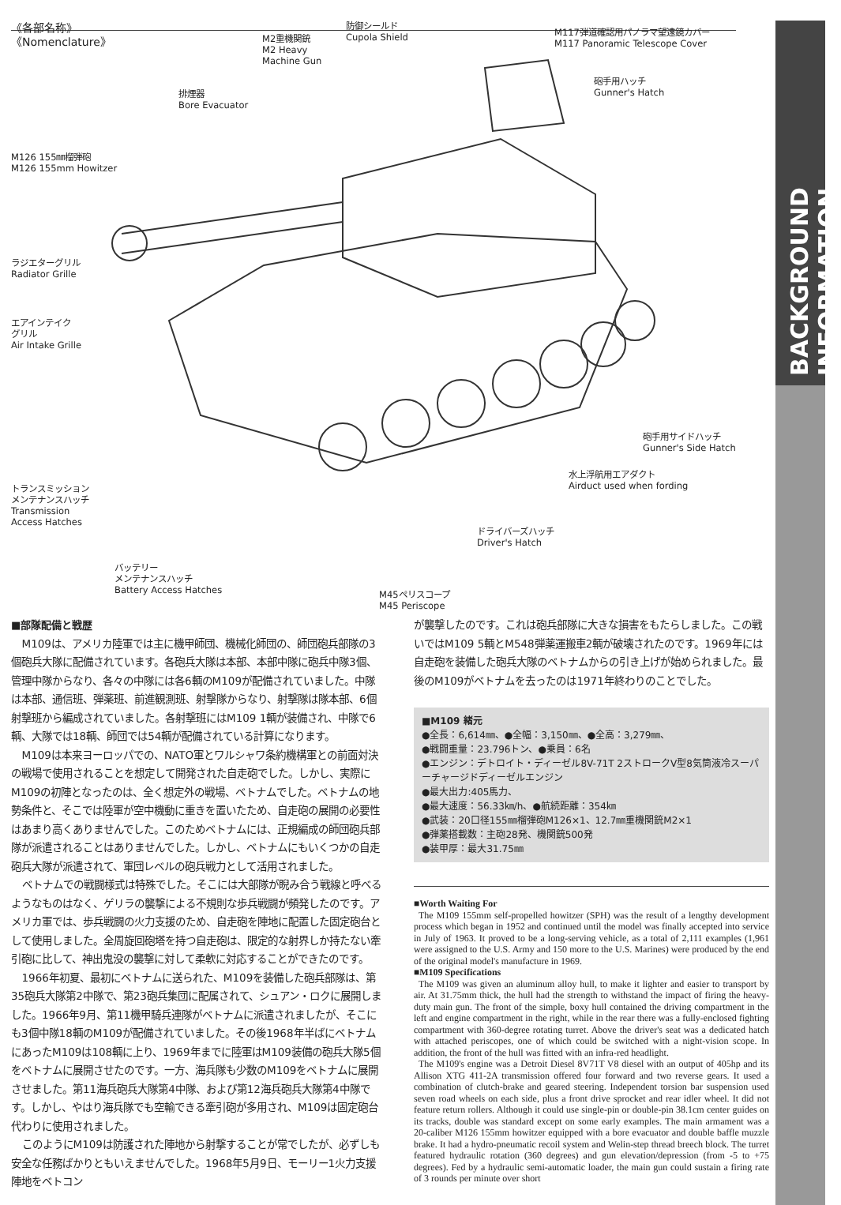BACKGROUND INFORMATION
《各部名称》
《Nomenclature》
M2重機関銃
M2 Heavy
Machine Gun
防御シールド
Cupola Shield
M117弾道確認用パノラマ望遠鏡カバー
M117 Panoramic Telescope Cover
排煙器
Bore Evacuator
砲手用ハッチ
Gunner's Hatch
M126 155㎜榴弾砲
M126 155mm Howitzer
ラジエターグリル
Radiator Grille
エアインテイク
グリル
Air Intake Grille
砲手用サイドハッチ
Gunner's Side Hatch
水上浮航用エアダクト
Airduct used when fording
トランスミッション
メンテナンスハッチ
Transmission
Access Hatches
ドライバーズハッチ
Driver's Hatch
バッテリー
メンテナンスハッチ
Battery Access Hatches
M45ペリスコープ
M45 Periscope
■部隊配備と戦歴
M109は、アメリカ陸軍では主に機甲師団、機械化師団の、師団砲兵部隊の3個砲兵大隊に配備されています。各砲兵大隊は本部、本部中隊に砲兵中隊3個、管理中隊からなり、各々の中隊には各6輌のM109が配備されていました。中隊は本部、通信班、弾薬班、前進観測班、射撃隊からなり、射撃隊は隊本部、6個射撃班から編成されていました。各射撃班にはM109 1輌が装備され、中隊で6輌、大隊では18輌、師団では54輌が配備されている計算になります。
M109は本来ヨーロッパでの、NATO軍とワルシャワ条約機構軍との前面対決の戦場で使用されることを想定して開発された自走砲でした。しかし、実際にM109の初陣となったのは、全く想定外の戦場、ベトナムでした。ベトナムの地勢条件と、そこでは陸軍が空中機動に重きを置いたため、自走砲の展開の必要性はあまり高くありませんでした。このためベトナムには、正規編成の師団砲兵部隊が派遣されることはありませんでした。しかし、ベトナムにもいくつかの自走砲兵大隊が派遣されて、軍団レベルの砲兵戦力として活用されました。
ベトナムでの戦闘様式は特殊でした。そこには大部隊が睨み合う戦線と呼べるようなものはなく、ゲリラの襲撃による不規則な歩兵戦闘が頻発したのです。アメリカ軍では、歩兵戦闘の火力支援のため、自走砲を陣地に配置した固定砲台として使用しました。全周旋回砲塔を持つ自走砲は、限定的な射界しか持たない牽引砲に比して、神出鬼没の襲撃に対して柔軟に対応することができたのです。
1966年初夏、最初にベトナムに送られた、M109を装備した砲兵部隊は、第35砲兵大隊第2中隊で、第23砲兵集団に配属されて、シュアン・ロクに展開しました。1966年9月、第11機甲騎兵連隊がベトナムに派遣されましたが、そこにも3個中隊18輌のM109が配備されていました。その後1968年半ばにベトナムにあったM109は108輌に上り、1969年までに陸軍はM109装備の砲兵大隊5個をベトナムに展開させたのです。一方、海兵隊も少数のM109をベトナムに展開させました。第11海兵砲兵大隊第4中隊、および第12海兵砲兵大隊第4中隊です。しかし、やはり海兵隊でも空輸できる牽引砲が多用され、M109は固定砲台代わりに使用されました。
このようにM109は防護された陣地から射撃することが常でしたが、必ずしも安全な任務ばかりともいえませんでした。1968年5月9日、モーリー1火力支援陣地をベトコン
が襲撃したのです。これは砲兵部隊に大きな損害をもたらしました。この戦いではM109 5輌とM548弾薬運搬車2輌が破壊されたのです。1969年には自走砲を装備した砲兵大隊のベトナムからの引き上げが始められました。最後のM109がベトナムを去ったのは1971年終わりのことでした。
■M109 緒元
●全長：6,614㎜、●全幅：3,150㎜、●全高：3,279㎜、
●戦闘重量：23.796トン、●乗員：6名
●エンジン：デトロイト・ディーゼル8V-71T 2ストロークV型8気筒液冷スーパーチャージドディーゼルエンジン
●最大出力:405馬力、
●最大速度：56.33㎞/h、●航続距離：354㎞
●武装：20口径155㎜榴弾砲M126×1、12.7㎜重機関銃M2×1
●弾薬搭載数：主砲28発、機関銃500発
●装甲厚：最大31.75㎜
■Worth Waiting For
The M109 155mm self-propelled howitzer (SPH) was the result of a lengthy development process which began in 1952 and continued until the model was finally accepted into service in July of 1963. It proved to be a long-serving vehicle, as a total of 2,111 examples (1,961 were assigned to the U.S. Army and 150 more to the U.S. Marines) were produced by the end of the original model's manufacture in 1969.
■M109 Specifications
The M109 was given an aluminum alloy hull, to make it lighter and easier to transport by air. At 31.75mm thick, the hull had the strength to withstand the impact of firing the heavy-duty main gun. The front of the simple, boxy hull contained the driving compartment in the left and engine compartment in the right, while in the rear there was a fully-enclosed fighting compartment with 360-degree rotating turret. Above the driver's seat was a dedicated hatch with attached periscopes, one of which could be switched with a night-vision scope. In addition, the front of the hull was fitted with an infra-red headlight.
The M109's engine was a Detroit Diesel 8V71T V8 diesel with an output of 405hp and its Allison XTG 411-2A transmission offered four forward and two reverse gears. It used a combination of clutch-brake and geared steering. Independent torsion bar suspension used seven road wheels on each side, plus a front drive sprocket and rear idler wheel. It did not feature return rollers. Although it could use single-pin or double-pin 38.1cm center guides on its tracks, double was standard except on some early examples. The main armament was a 20-caliber M126 155mm howitzer equipped with a bore evacuator and double baffle muzzle brake. It had a hydro-pneumatic recoil system and Welin-step thread breech block. The turret featured hydraulic rotation (360 degrees) and gun elevation/depression (from -5 to +75 degrees). Fed by a hydraulic semi-automatic loader, the main gun could sustain a firing rate of 3 rounds per minute over short